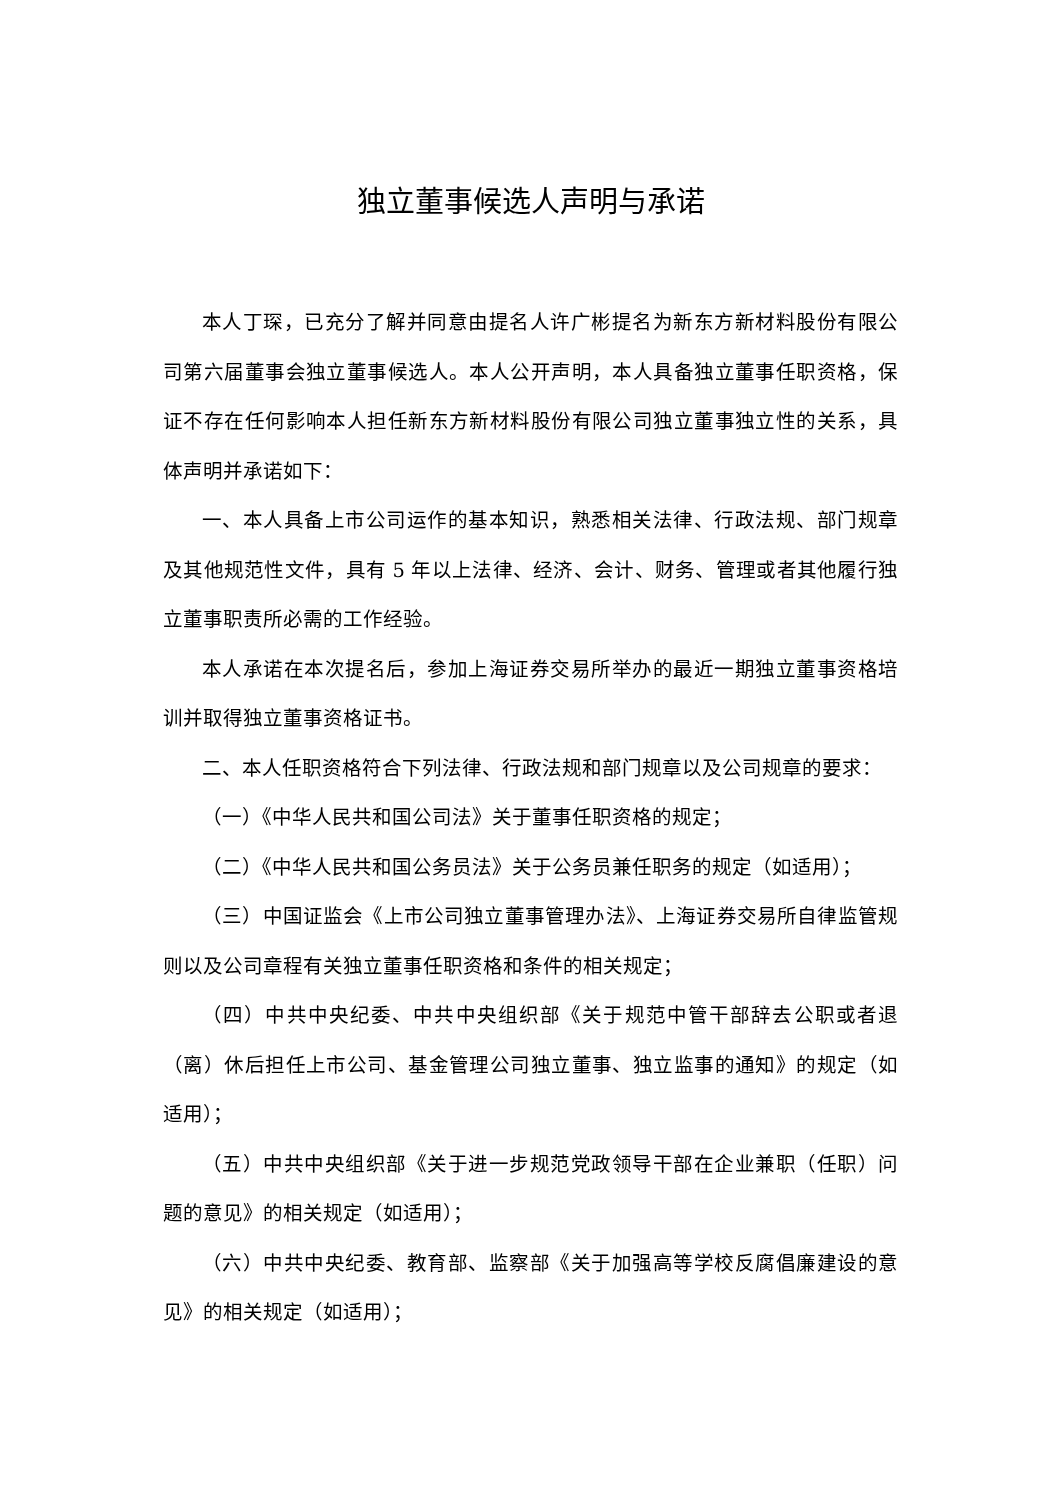独立董事候选人声明与承诺
本人丁琛，已充分了解并同意由提名人许广彬提名为新东方新材料股份有限公司第六届董事会独立董事候选人。本人公开声明，本人具备独立董事任职资格，保证不存在任何影响本人担任新东方新材料股份有限公司独立董事独立性的关系，具体声明并承诺如下：
一、本人具备上市公司运作的基本知识，熟悉相关法律、行政法规、部门规章及其他规范性文件，具有 5 年以上法律、经济、会计、财务、管理或者其他履行独立董事职责所必需的工作经验。
本人承诺在本次提名后，参加上海证券交易所举办的最近一期独立董事资格培训并取得独立董事资格证书。
二、本人任职资格符合下列法律、行政法规和部门规章以及公司规章的要求：
（一）《中华人民共和国公司法》关于董事任职资格的规定；
（二）《中华人民共和国公务员法》关于公务员兼任职务的规定（如适用）；
（三）中国证监会《上市公司独立董事管理办法》、上海证券交易所自律监管规则以及公司章程有关独立董事任职资格和条件的相关规定；
（四）中共中央纪委、中共中央组织部《关于规范中管干部辞去公职或者退（离）休后担任上市公司、基金管理公司独立董事、独立监事的通知》的规定（如适用）；
（五）中共中央组织部《关于进一步规范党政领导干部在企业兼职（任职）问题的意见》的相关规定（如适用）；
（六）中共中央纪委、教育部、监察部《关于加强高等学校反腐倡廉建设的意见》的相关规定（如适用）；